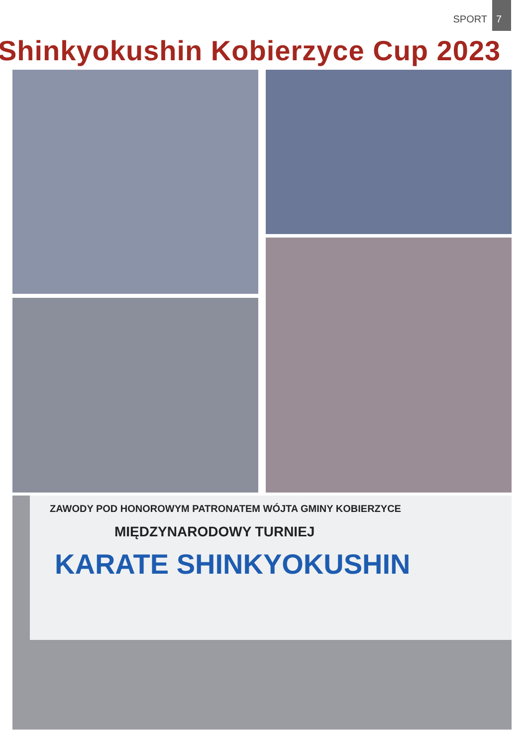SPORT 7
Shinkyokushin Kobierzyce Cup 2023
ZAWODY POD HONOROWYM PATRONATEM WÓJTA GMINY KOBIERZYCE
MIĘDZYNARODOWY TURNIEJ
KARATE SHINKYOKUSHIN